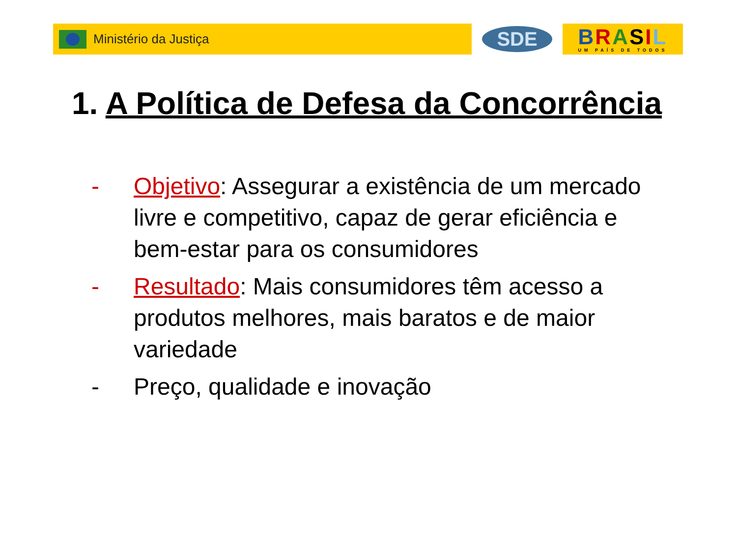Ministério da Justiça
SDE
BRASIL
UM PAÍS DE TODOS
1. A Política de Defesa da Concorrência
- Objetivo: Assegurar a existência de um mercado livre e competitivo, capaz de gerar eficiência e bem-estar para os consumidores
- Resultado: Mais consumidores têm acesso a produtos melhores, mais baratos e de maior variedade
- Preço, qualidade e inovação